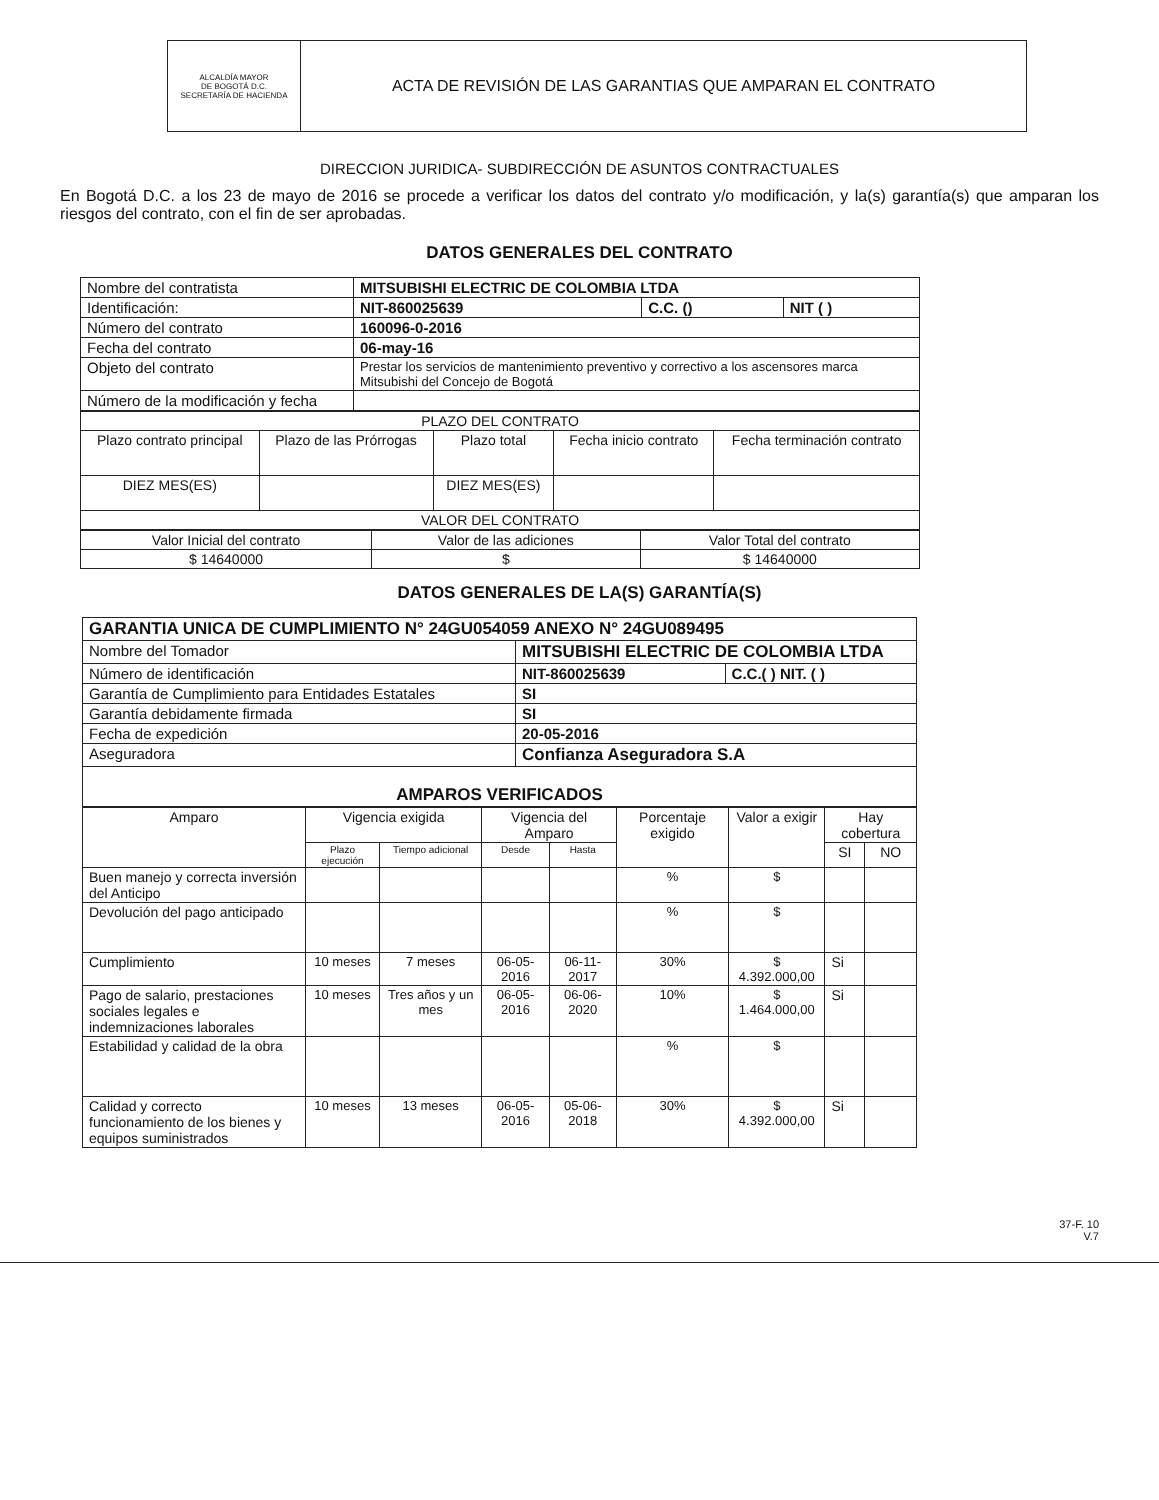| ALCALDÍA MAYOR DE BOGOTÁ D.C. SECRETARÍA DE HACIENDA | ACTA DE REVISIÓN DE LAS GARANTIAS QUE AMPARAN EL CONTRATO |
DIRECCION JURIDICA- SUBDIRECCIÓN DE ASUNTOS CONTRACTUALES
En Bogotá D.C. a los 23 de mayo de 2016 se procede a verificar los datos del contrato y/o modificación, y la(s) garantía(s) que amparan los riesgos del contrato, con el fin de ser aprobadas.
DATOS GENERALES DEL CONTRATO
| Nombre del contratista | MITSUBISHI ELECTRIC DE COLOMBIA LTDA | | |
| Identificación: | NIT-860025639 | C.C. () | NIT ( ) |
| Número del contrato | 160096-0-2016 | | |
| Fecha del contrato | 06-may-16 | | |
| Objeto del contrato | Prestar los servicios de mantenimiento preventivo y correctivo a los ascensores marca Mitsubishi del Concejo de Bogotá | | |
| Número de la modificación y fecha | | | |
| PLAZO DEL CONTRATO | | | | |
| Plazo contrato principal | Plazo de las Prórrogas | Plazo total | Fecha inicio contrato | Fecha terminación contrato |
| DIEZ MES(ES) | | DIEZ MES(ES) | | |
| VALOR DEL CONTRATO | | | | |
| Valor Inicial del contrato | Valor de las adiciones | Valor Total del contrato |
| $ 14640000 | $ | $ 14640000 |
DATOS GENERALES DE LA(S) GARANTÍA(S)
| GARANTIA UNICA DE CUMPLIMIENTO N° 24GU054059 ANEXO N° 24GU089495 | | |
| Nombre del Tomador | MITSUBISHI ELECTRIC DE COLOMBIA LTDA | |
| Número de identificación | NIT-860025639 | C.C.( ) NIT. ( ) |
| Garantía de Cumplimiento para Entidades Estatales | SI | |
| Garantía debidamente firmada | SI | |
| Fecha de expedición | 20-05-2016 | |
| Aseguradora | Confianza Aseguradora S.A | |
| AMPAROS VERIFICADOS | | |
| Amparo | Vigencia exigida | | Vigencia del Amparo | | Porcentaje exigido | Valor a exigir | Hay cobertura | |
| --- | --- | --- | --- | --- | --- | --- | --- | --- |
| | Plazo ejecución | Tiempo adicional | Desde | Hasta | | | SI | NO |
| Buen manejo y correcta inversión del Anticipo | | | | | % | $ | | |
| Devolución del pago anticipado | | | | | % | $ | | |
| Cumplimiento | 10 meses | 7 meses | 06-05-2016 | 06-11-2017 | 30% | $ 4.392.000,00 | Si | |
| Pago de salario, prestaciones sociales legales e indemnizaciones laborales | 10 meses | Tres años y un mes | 06-05-2016 | 06-06-2020 | 10% | $ 1.464.000,00 | Si | |
| Estabilidad y calidad de la obra | | | | | % | $ | | |
| Calidad y correcto funcionamiento de los bienes y equipos suministrados | 10 meses | 13 meses | 06-05-2016 | 05-06-2018 | 30% | $ 4.392.000,00 | Si | |
37-F. 10
V.7